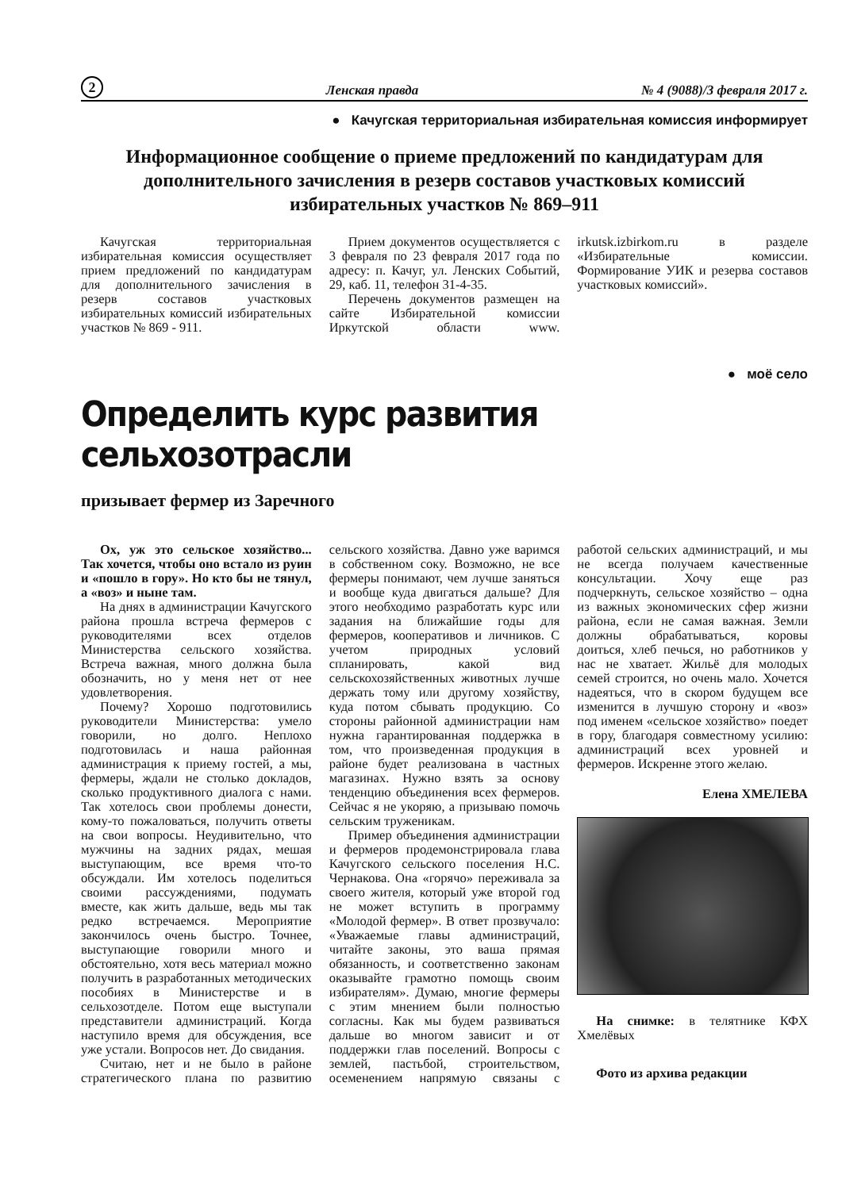2 Ленская правда № 4 (9088)/3 февраля 2017 г.
● Качугская территориальная избирательная комиссия информирует
Информационное сообщение о приеме предложений по кандидатурам для дополнительного зачисления в резерв составов участковых комиссий избирательных участков № 869–911
Качугская территориальная избирательная комиссия осуществляет прием предложений по кандидатурам для дополнительного зачисления в резерв составов участковых избирательных комиссий избирательных участков № 869 - 911.
Прием документов осуществляется с 3 февраля по 23 февраля 2017 года по адресу: п. Качуг, ул. Ленских Событий, 29, каб. 11, телефон 31-4-35.
Перечень документов размещен на сайте Избирательной комиссии Иркутской области www. irkutsk.izbirkom.ru в разделе «Избирательные комиссии. Формирование УИК и резерва составов участковых комиссий».
● моё село
Определить курс развития сельхозотрасли
призывает фермер из Заречного
Ох, уж это сельское хозяйство... Так хочется, чтобы оно встало из руин и «пошло в гору». Но кто бы не тянул, а «воз» и ныне там.
На днях в администрации Качугского района прошла встреча фермеров с руководителями всех отделов Министерства сельского хозяйства. Встреча важная, много должна была обозначить, но у меня нет от нее удовлетворения.
Почему? Хорошо подготовились руководители Министерства: умело говорили, но долго. Неплохо подготовилась и наша районная администрация к приему гостей, а мы, фермеры, ждали не столько докладов, сколько продуктивного диалога с нами. Так хотелось свои проблемы донести, кому-то пожаловаться, получить ответы на свои вопросы. Неудивительно, что мужчины на задних рядах, мешая выступающим, все время что-то обсуждали. Им хотелось поделиться своими рассуждениями, подумать вместе, как жить дальше, ведь мы так редко встречаемся. Мероприятие закончилось очень быстро. Точнее, выступающие говорили много и обстоятельно, хотя весь материал можно получить в разработанных методических пособиях в Министерстве и в сельхозотделе. Потом еще выступали представители администраций. Когда наступило время для обсуждения, все уже устали. Вопросов нет. До свидания.
Считаю, нет и не было в районе стратегического плана по развитию сельского хозяйства. Давно уже варимся в собственном соку. Возможно, не все фермеры понимают, чем лучше заняться и вообще куда двигаться дальше? Для этого необходимо разработать курс или задания на ближайшие годы для фермеров, кооперативов и личников. С учетом природных условий спланировать, какой вид сельскохозяйственных животных лучше держать тому или другому хозяйству, куда потом сбывать продукцию. Со стороны районной администрации нам нужна гарантированная поддержка в том, что произведенная продукция в районе будет реализована в частных магазинах. Нужно взять за основу тенденцию объединения всех фермеров. Сейчас я не укоряю, а призываю помочь сельским труженикам.
Пример объединения администрации и фермеров продемонстрировала глава Качугского сельского поселения Н.С. Чернакова. Она «горячо» переживала за своего жителя, который уже второй год не может вступить в программу «Молодой фермер». В ответ прозвучало: «Уважаемые главы администраций, читайте законы, это ваша прямая обязанность, и соответственно законам оказывайте грамотно помощь своим избирателям». Думаю, многие фермеры с этим мнением были полностью согласны. Как мы будем развиваться дальше во многом зависит и от поддержки глав поселений. Вопросы с землей, пастьбой, строительством, осеменением напрямую связаны с работой сельских администраций, и мы не всегда получаем качественные консультации. Хочу еще раз подчеркнуть, сельское хозяйство – одна из важных экономических сфер жизни района, если не самая важная. Земли должны обрабатываться, коровы доиться, хлеб печься, но работников у нас не хватает. Жильё для молодых семей строится, но очень мало. Хочется надеяться, что в скором будущем все изменится в лучшую сторону и «воз» под именем «сельское хозяйство» поедет в гору, благодаря совместному усилию: администраций всех уровней и фермеров. Искренне этого желаю.
Елена ХМЕЛЕВА
На снимке: в телятнике КФХ Хмелёвых
Фото из архива редакции